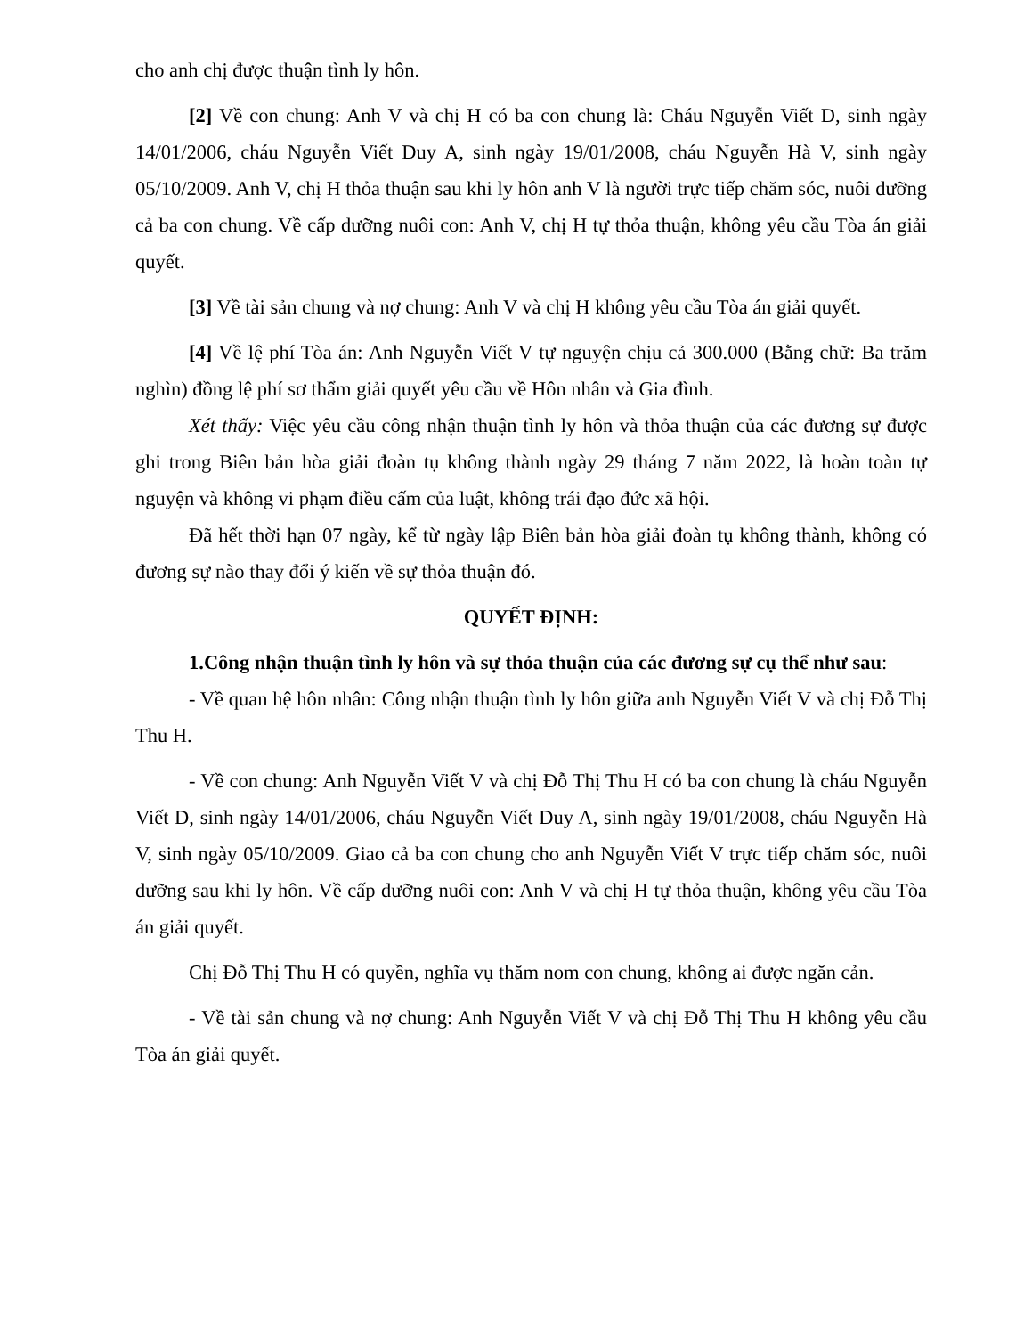cho anh chị được thuận tình ly hôn.
[2] Về con chung: Anh V và chị H có ba con chung là: Cháu Nguyễn Viết D, sinh ngày 14/01/2006, cháu Nguyễn Viết Duy A, sinh ngày 19/01/2008, cháu Nguyễn Hà V, sinh ngày 05/10/2009. Anh V, chị H thỏa thuận sau khi ly hôn anh V là người trực tiếp chăm sóc, nuôi dưỡng cả ba con chung. Về cấp dưỡng nuôi con: Anh V, chị H tự thỏa thuận, không yêu cầu Tòa án giải quyết.
[3] Về tài sản chung và nợ chung: Anh V và chị H không yêu cầu Tòa án giải quyết.
[4] Về lệ phí Tòa án: Anh Nguyễn Viết V tự nguyện chịu cả 300.000 (Bằng chữ: Ba trăm nghìn) đồng lệ phí sơ thẩm giải quyết yêu cầu về Hôn nhân và Gia đình.
Xét thấy: Việc yêu cầu công nhận thuận tình ly hôn và thỏa thuận của các đương sự được ghi trong Biên bản hòa giải đoàn tụ không thành ngày 29 tháng 7 năm 2022, là hoàn toàn tự nguyện và không vi phạm điều cấm của luật, không trái đạo đức xã hội.
Đã hết thời hạn 07 ngày, kể từ ngày lập Biên bản hòa giải đoàn tụ không thành, không có đương sự nào thay đổi ý kiến về sự thỏa thuận đó.
QUYẾT ĐỊNH:
1.Công nhận thuận tình ly hôn và sự thỏa thuận của các đương sự cụ thể như sau:
- Về quan hệ hôn nhân: Công nhận thuận tình ly hôn giữa anh Nguyễn Viết V và chị Đỗ Thị Thu H.
- Về con chung: Anh Nguyễn Viết V và chị Đỗ Thị Thu H có ba con chung là cháu Nguyễn Viết D, sinh ngày 14/01/2006, cháu Nguyễn Viết Duy A, sinh ngày 19/01/2008, cháu Nguyễn Hà V, sinh ngày 05/10/2009. Giao cả ba con chung cho anh Nguyễn Viết V trực tiếp chăm sóc, nuôi dưỡng sau khi ly hôn. Về cấp dưỡng nuôi con: Anh V và chị H tự thỏa thuận, không yêu cầu Tòa án giải quyết.
Chị Đỗ Thị Thu H có quyền, nghĩa vụ thăm nom con chung, không ai được ngăn cản.
- Về tài sản chung và nợ chung: Anh Nguyễn Viết V và chị Đỗ Thị Thu H không yêu cầu Tòa án giải quyết.